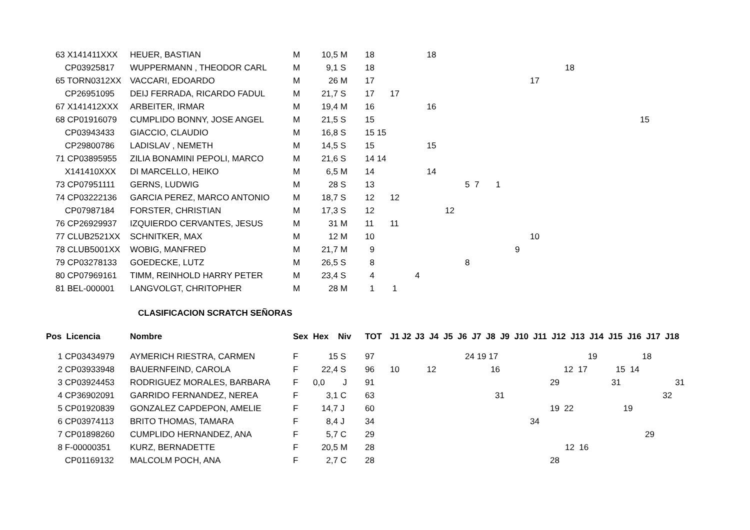| 63 X141411XXX | HEUER, BASTIAN | M | 10,5 | M | 18 | | 18 |
| CP03925817 | WUPPERMANN , THEODOR CARL | M | 9,1 | S | 18 | | 18 |
| 65 TORN0312XX | VACCARI, EDOARDO | M | 26 | M | 17 | | 17 |
| CP26951095 | DEIJ FERRADA, RICARDO FADUL | M | 21,7 | S | 17 | 17 | |
| 67 X141412XXX | ARBEITER, IRMAR | M | 19,4 | M | 16 | | 16 |
| 68 CP01916079 | CUMPLIDO BONNY, JOSE ANGEL | M | 21,5 | S | 15 | | 15 |
| CP03943433 | GIACCIO, CLAUDIO | M | 16,8 | S | 15 15 | | |
| CP29800786 | LADISLAV , NEMETH | M | 14,5 | S | 15 | | 15 |
| 71 CP03895955 | ZILIA BONAMINI PEPOLI, MARCO | M | 21,6 | S | 14 14 | | |
| X141410XXX | DI MARCELLO, HEIKO | M | 6,5 | M | 14 | | 14 |
| 73 CP07951111 | GERNS, LUDWIG | M | 28 | S | 13 | | 5 7 1 |
| 74 CP03222136 | GARCIA PEREZ, MARCO ANTONIO | M | 18,7 | S | 12 | 12 | |
| CP07987184 | FORSTER, CHRISTIAN | M | 17,3 | S | 12 | | 12 |
| 76 CP26929937 | IZQUIERDO CERVANTES, JESUS | M | 31 | M | 11 | 11 | |
| 77 CLUB2521XX | SCHNITKER, MAX | M | 12 | M | 10 | | 10 |
| 78 CLUB5001XX | WOBIG, MANFRED | M | 21,7 | M | 9 | | 9 |
| 79 CP03278133 | GOEDECKE, LUTZ | M | 26,5 | S | 8 | | 8 |
| 80 CP07969161 | TIMM, REINHOLD HARRY PETER | M | 23,4 | S | 4 | | 4 |
| 81 BEL-000001 | LANGVOLGT, CHRITOPHER | M | 28 | M | 1 | 1 | |
CLASIFICACION SCRATCH SEÑORAS
| Pos Licencia | Nombre | Sex | Hex | Niv | TOT | J1 J2 | J3 J4 J5 J6 J7 J8 J9 J10 J11 J12 J13 J14 J15 J16 J17 J18 |
| --- | --- | --- | --- | --- | --- | --- | --- |
| 1 CP03434979 | AYMERICH RIESTRA, CARMEN | F | 15 | S | 97 | | 24 19 17 19 18 |
| 2 CP03933948 | BAUERNFEIND, CAROLA | F | 22,4 | S | 96 | 10 | 12 16 12 17 15 14 |
| 3 CP03924453 | RODRIGUEZ MORALES, BARBARA | F | 0,0 | J | 91 | | 29 31 31 |
| 4 CP36902091 | GARRIDO FERNANDEZ, NEREA | F | 3,1 | C | 63 | | 31 32 |
| 5 CP01920839 | GONZALEZ CAPDEPON, AMELIE | F | 14,7 | J | 60 | | 19 22 19 |
| 6 CP03974113 | BRITO THOMAS, TAMARA | F | 8,4 | J | 34 | | 34 |
| 7 CP01898260 | CUMPLIDO HERNANDEZ, ANA | F | 5,7 | C | 29 | | 29 |
| 8 F-00000351 | KURZ, BERNADETTE | F | 20,5 | M | 28 | | 12 16 |
| CP01169132 | MALCOLM POCH, ANA | F | 2,7 | C | 28 | | 28 |